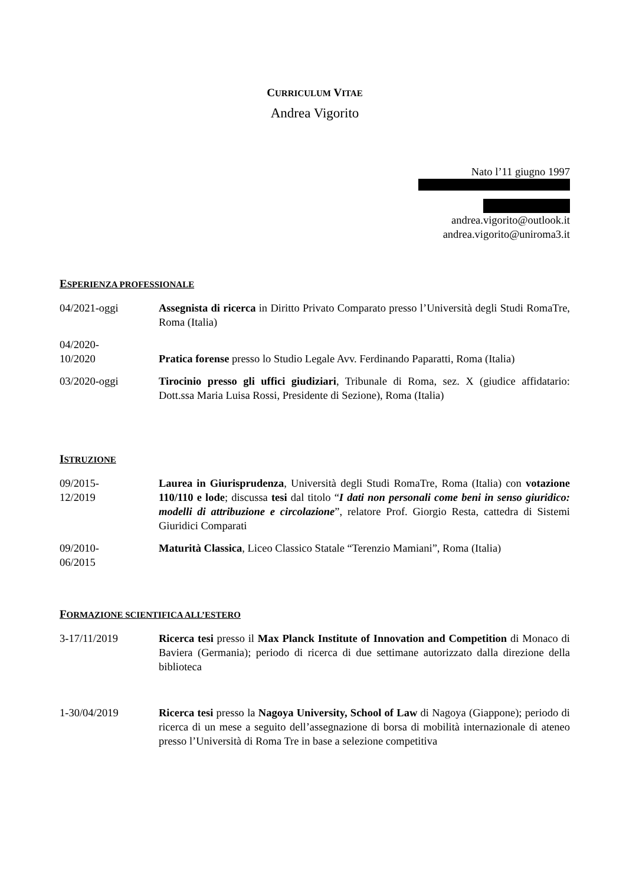CURRICULUM VITAE
Andrea Vigorito
Nato l’11 giugno 1997
andrea.vigorito@outlook.it
andrea.vigorito@uniroma3.it
ESPERIENZA PROFESSIONALE
04/2021-oggi Assegnista di ricerca in Diritto Privato Comparato presso l’Università degli Studi RomaTre, Roma (Italia)
04/2020-
10/2020
Pratica forense presso lo Studio Legale Avv. Ferdinando Paparatti, Roma (Italia)
03/2020-oggi Tirocinio presso gli uffici giudiziari, Tribunale di Roma, sez. X (giudice affidatario: Dott.ssa Maria Luisa Rossi, Presidente di Sezione), Roma (Italia)
ISTRUZIONE
09/2015-
12/2019
Laurea in Giurisprudenza, Università degli Studi RomaTre, Roma (Italia) con votazione 110/110 e lode; discussa tesi dal titolo “I dati non personali come beni in senso giuridico: modelli di attribuzione e circolazione”, relatore Prof. Giorgio Resta, cattedra di Sistemi Giuridici Comparati
09/2010-
06/2015
Maturità Classica, Liceo Classico Statale “Terenzio Mamiani”, Roma (Italia)
FORMAZIONE SCIENTIFICA ALL’ESTERO
3-17/11/2019 Ricerca tesi presso il Max Planck Institute of Innovation and Competition di Monaco di Baviera (Germania); periodo di ricerca di due settimane autorizzato dalla direzione della biblioteca
1-30/04/2019 Ricerca tesi presso la Nagoya University, School of Law di Nagoya (Giappone); periodo di ricerca di un mese a seguito dell’assegnazione di borsa di mobilità internazionale di ateneo presso l’Università di Roma Tre in base a selezione competitiva